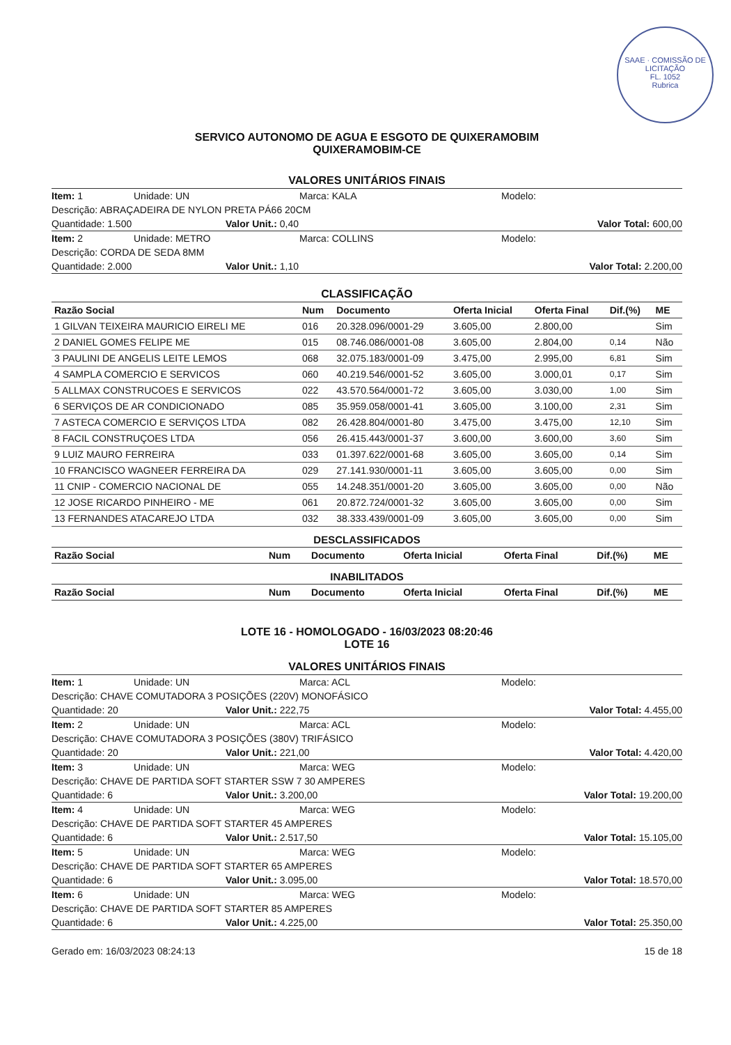SAAE · COMISSÃO DE LICITAÇÃO
FL. 1052
Rubrica
SERVICO AUTONOMO DE AGUA E ESGOTO DE QUIXERAMOBIM
QUIXERAMOBIM-CE
VALORES UNITÁRIOS FINAIS
Item: 1 Unidade: UN Marca: KALA Modelo:
Descrição: ABRAÇADEIRA DE NYLON PRETA PÁ66 20CM
Quantidade: 1.500 Valor Unit.: 0,40 Valor Total: 600,00
Item: 2 Unidade: METRO Marca: COLLINS Modelo:
Descrição: CORDA DE SEDA 8MM
Quantidade: 2.000 Valor Unit.: 1,10 Valor Total: 2.200,00
CLASSIFICAÇÃO
| Razão Social | Num | Documento | Oferta Inicial | Oferta Final | Dif.(%) | ME |
| --- | --- | --- | --- | --- | --- | --- |
| 1 GILVAN TEIXEIRA MAURICIO EIRELI ME | 016 | 20.328.096/0001-29 | 3.605,00 | 2.800,00 | | Sim |
| 2 DANIEL GOMES FELIPE ME | 015 | 08.746.086/0001-08 | 3.605,00 | 2.804,00 | 0,14 | Não |
| 3 PAULINI DE ANGELIS LEITE LEMOS | 068 | 32.075.183/0001-09 | 3.475,00 | 2.995,00 | 6,81 | Sim |
| 4 SAMPLA COMERCIO E SERVICOS | 060 | 40.219.546/0001-52 | 3.605,00 | 3.000,01 | 0,17 | Sim |
| 5 ALLMAX CONSTRUCOES E SERVICOS | 022 | 43.570.564/0001-72 | 3.605,00 | 3.030,00 | 1,00 | Sim |
| 6 SERVIÇOS DE AR CONDICIONADO | 085 | 35.959.058/0001-41 | 3.605,00 | 3.100,00 | 2,31 | Sim |
| 7 ASTECA COMERCIO E SERVIÇOS LTDA | 082 | 26.428.804/0001-80 | 3.475,00 | 3.475,00 | 12,10 | Sim |
| 8 FACIL CONSTRUÇOES LTDA | 056 | 26.415.443/0001-37 | 3.600,00 | 3.600,00 | 3,60 | Sim |
| 9 LUIZ MAURO FERREIRA | 033 | 01.397.622/0001-68 | 3.605,00 | 3.605,00 | 0,14 | Sim |
| 10 FRANCISCO WAGNEER FERREIRA DA | 029 | 27.141.930/0001-11 | 3.605,00 | 3.605,00 | 0,00 | Sim |
| 11 CNIP - COMERCIO NACIONAL DE | 055 | 14.248.351/0001-20 | 3.605,00 | 3.605,00 | 0,00 | Não |
| 12 JOSE RICARDO PINHEIRO - ME | 061 | 20.872.724/0001-32 | 3.605,00 | 3.605,00 | 0,00 | Sim |
| 13 FERNANDES ATACAREJO LTDA | 032 | 38.333.439/0001-09 | 3.605,00 | 3.605,00 | 0,00 | Sim |
DESCLASSIFICADOS
| Razão Social | Num | Documento | Oferta Inicial | Oferta Final | Dif.(%) | ME |
| --- | --- | --- | --- | --- | --- | --- |
INABILITADOS
| Razão Social | Num | Documento | Oferta Inicial | Oferta Final | Dif.(%) | ME |
| --- | --- | --- | --- | --- | --- | --- |
LOTE 16 - HOMOLOGADO - 16/03/2023 08:20:46
LOTE 16
VALORES UNITÁRIOS FINAIS
Item: 1 Unidade: UN Marca: ACL Modelo:
Descrição: CHAVE COMUTADORA 3 POSIÇÕES (220V) MONOFÁSICO
Quantidade: 20 Valor Unit.: 222,75 Valor Total: 4.455,00
Item: 2 Unidade: UN Marca: ACL Modelo:
Descrição: CHAVE COMUTADORA 3 POSIÇÕES (380V) TRIFÁSICO
Quantidade: 20 Valor Unit.: 221,00 Valor Total: 4.420,00
Item: 3 Unidade: UN Marca: WEG Modelo:
Descrição: CHAVE DE PARTIDA SOFT STARTER SSW 7 30 AMPERES
Quantidade: 6 Valor Unit.: 3.200,00 Valor Total: 19.200,00
Item: 4 Unidade: UN Marca: WEG Modelo:
Descrição: CHAVE DE PARTIDA SOFT STARTER 45 AMPERES
Quantidade: 6 Valor Unit.: 2.517,50 Valor Total: 15.105,00
Item: 5 Unidade: UN Marca: WEG Modelo:
Descrição: CHAVE DE PARTIDA SOFT STARTER 65 AMPERES
Quantidade: 6 Valor Unit.: 3.095,00 Valor Total: 18.570,00
Item: 6 Unidade: UN Marca: WEG Modelo:
Descrição: CHAVE DE PARTIDA SOFT STARTER 85 AMPERES
Quantidade: 6 Valor Unit.: 4.225,00 Valor Total: 25.350,00
Gerado em: 16/03/2023 08:24:13 15 de 18